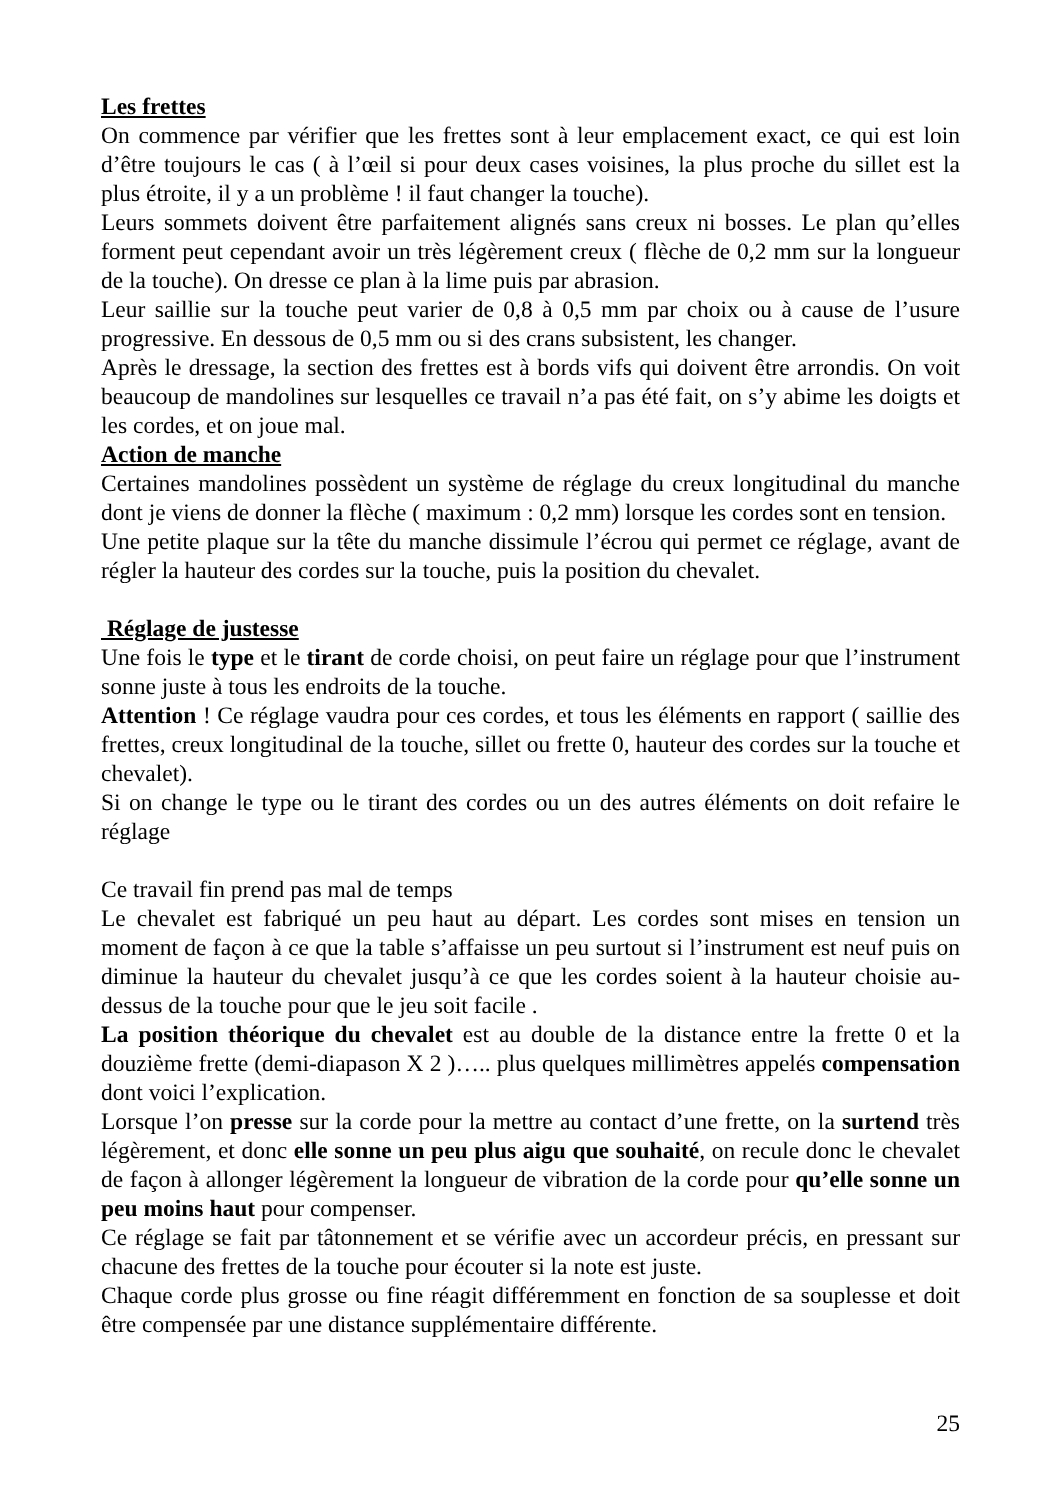Les frettes
On commence par vérifier que les frettes sont à leur emplacement exact, ce qui est loin d’être toujours le cas ( à l’œil si pour deux cases voisines, la plus proche du sillet est la plus étroite, il y a un problème ! il faut changer la touche).
Leurs sommets doivent être parfaitement alignés sans creux ni bosses. Le plan qu’elles forment peut cependant avoir un très légèrement creux ( flèche de 0,2 mm sur la longueur de la touche). On dresse ce plan à la lime puis par abrasion.
Leur saillie sur la touche peut varier de 0,8 à 0,5 mm par choix ou à cause de l’usure progressive. En dessous de 0,5 mm ou si des crans subsistent, les changer.
Après le dressage, la section des frettes est à bords vifs qui doivent être arrondis. On voit beaucoup de mandolines sur lesquelles ce travail n’a pas été fait, on s’y abime les doigts et les cordes, et on joue mal.
Action de manche
Certaines mandolines possèdent un système de réglage du creux longitudinal du manche dont je viens de donner la flèche ( maximum : 0,2 mm) lorsque les cordes sont en tension.
Une petite plaque sur la tête du manche dissimule l’écrou qui permet ce réglage, avant de régler la hauteur des cordes sur la touche, puis la position du chevalet.
Réglage de justesse
Une fois le type et le tirant de corde choisi, on peut faire un réglage pour que l’instrument sonne juste à tous les endroits de la touche.
Attention ! Ce réglage vaudra pour ces cordes, et tous les éléments en rapport ( saillie des frettes, creux longitudinal de la touche, sillet ou frette 0, hauteur des cordes sur la touche et chevalet).
Si on change le type ou le tirant des cordes ou un des autres éléments on doit refaire le réglage
Ce travail fin prend pas mal de temps
Le chevalet est fabriqué un peu haut au départ. Les cordes sont mises en tension un moment de façon à ce que la table s’affaisse un peu surtout si l’instrument est neuf puis on diminue la hauteur du chevalet jusqu’à ce que les cordes soient à la hauteur choisie au-dessus de la touche pour que le jeu soit facile .
La position théorique du chevalet est au double de la distance entre la frette 0 et la douzième frette (demi-diapason X 2 )….. plus quelques millimètres appelés compensation dont voici l’explication.
Lorsque l’on presse sur la corde pour la mettre au contact d’une frette, on la surtend très légèrement, et donc elle sonne un peu plus aigu que souhaité, on recule donc le chevalet de façon à allonger légèrement la longueur de vibration de la corde pour qu’elle sonne un peu moins haut pour compenser.
Ce réglage se fait par tâtonnement et se vérifie avec un accordeur précis, en pressant sur chacune des frettes de la touche pour écouter si la note est juste.
Chaque corde plus grosse ou fine réagit différemment en fonction de sa souplesse et doit être compensée par une distance supplémentaire différente.
25